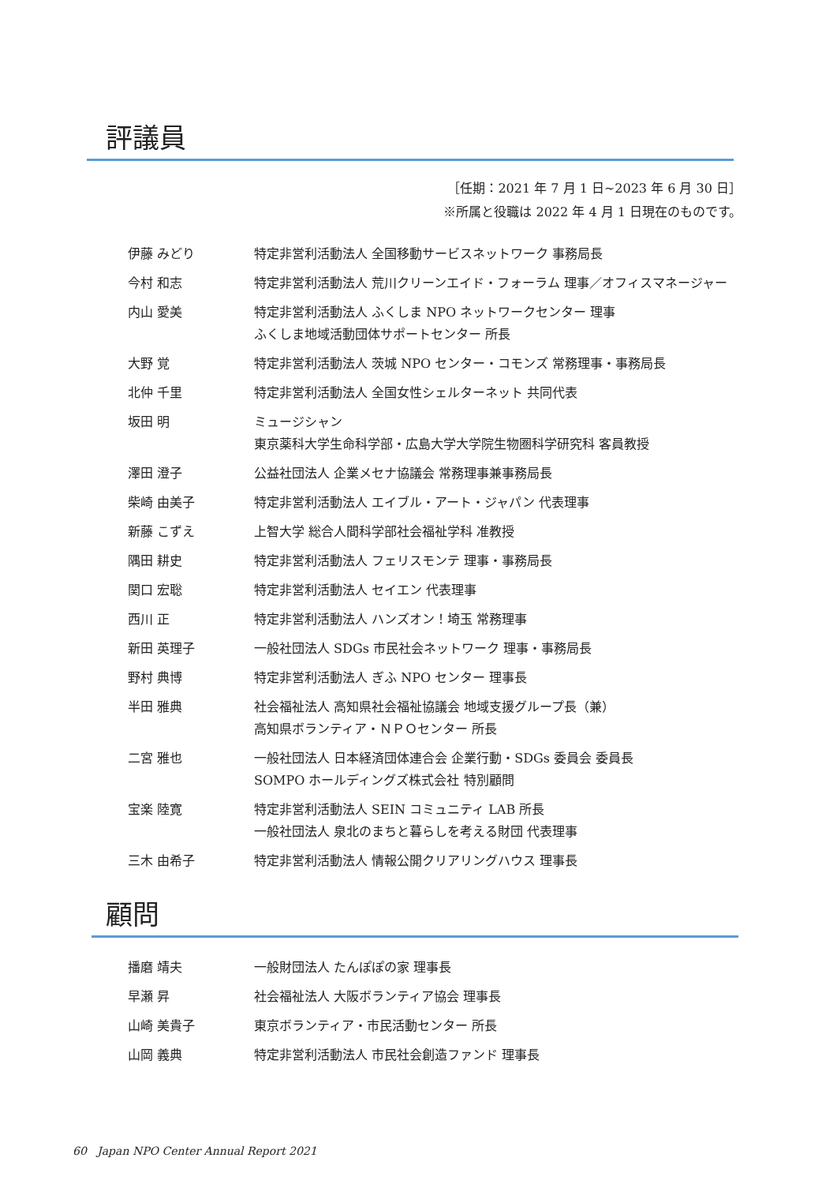評議員
［任期：2021 年 7 月 1 日~2023 年 6 月 30 日］
※所属と役職は 2022 年 4 月 1 日現在のものです。
| 伊藤 みどり | 特定非営利活動法人 全国移動サービスネットワーク 事務局長 |
| 今村 和志 | 特定非営利活動法人 荒川クリーンエイド・フォーラム 理事／オフィスマネージャー |
| 内山 愛美 | 特定非営利活動法人 ふくしま NPO ネットワークセンター 理事 ふくしま地域活動団体サポートセンター 所長 |
| 大野 覚 | 特定非営利活動法人 茨城 NPO センター・コモンズ 常務理事・事務局長 |
| 北仲 千里 | 特定非営利活動法人 全国女性シェルターネット 共同代表 |
| 坂田 明 | ミュージシャン 東京薬科大学生命科学部・広島大学大学院生物圏科学研究科 客員教授 |
| 澤田 澄子 | 公益社団法人 企業メセナ協議会 常務理事兼事務局長 |
| 柴崎 由美子 | 特定非営利活動法人 エイブル・アート・ジャパン 代表理事 |
| 新藤 こずえ | 上智大学 総合人間科学部社会福祉学科 准教授 |
| 隅田 耕史 | 特定非営利活動法人 フェリスモンテ 理事・事務局長 |
| 関口 宏聡 | 特定非営利活動法人 セイエン 代表理事 |
| 西川 正 | 特定非営利活動法人 ハンズオン！埼玉 常務理事 |
| 新田 英理子 | 一般社団法人 SDGs 市民社会ネットワーク 理事・事務局長 |
| 野村 典博 | 特定非営利活動法人 ぎふ NPO センター 理事長 |
| 半田 雅典 | 社会福祉法人 高知県社会福祉協議会 地域支援グループ長（兼） 高知県ボランティア・ＮＰＯセンター 所長 |
| 二宮 雅也 | 一般社団法人 日本経済団体連合会 企業行動・SDGs 委員会 委員長 SOMPO ホールディングズ株式会社 特別顧問 |
| 宝楽 陸寛 | 特定非営利活動法人 SEIN コミュニティ LAB 所長 一般社団法人 泉北のまちと暮らしを考える財団 代表理事 |
| 三木 由希子 | 特定非営利活動法人 情報公開クリアリングハウス 理事長 |
顧問
| 播磨 靖夫 | 一般財団法人 たんぽぽの家 理事長 |
| 早瀬 昇 | 社会福祉法人 大阪ボランティア協会 理事長 |
| 山崎 美貴子 | 東京ボランティア・市民活動センター 所長 |
| 山岡 義典 | 特定非営利活動法人 市民社会創造ファンド 理事長 |
60 Japan NPO Center Annual Report 2021